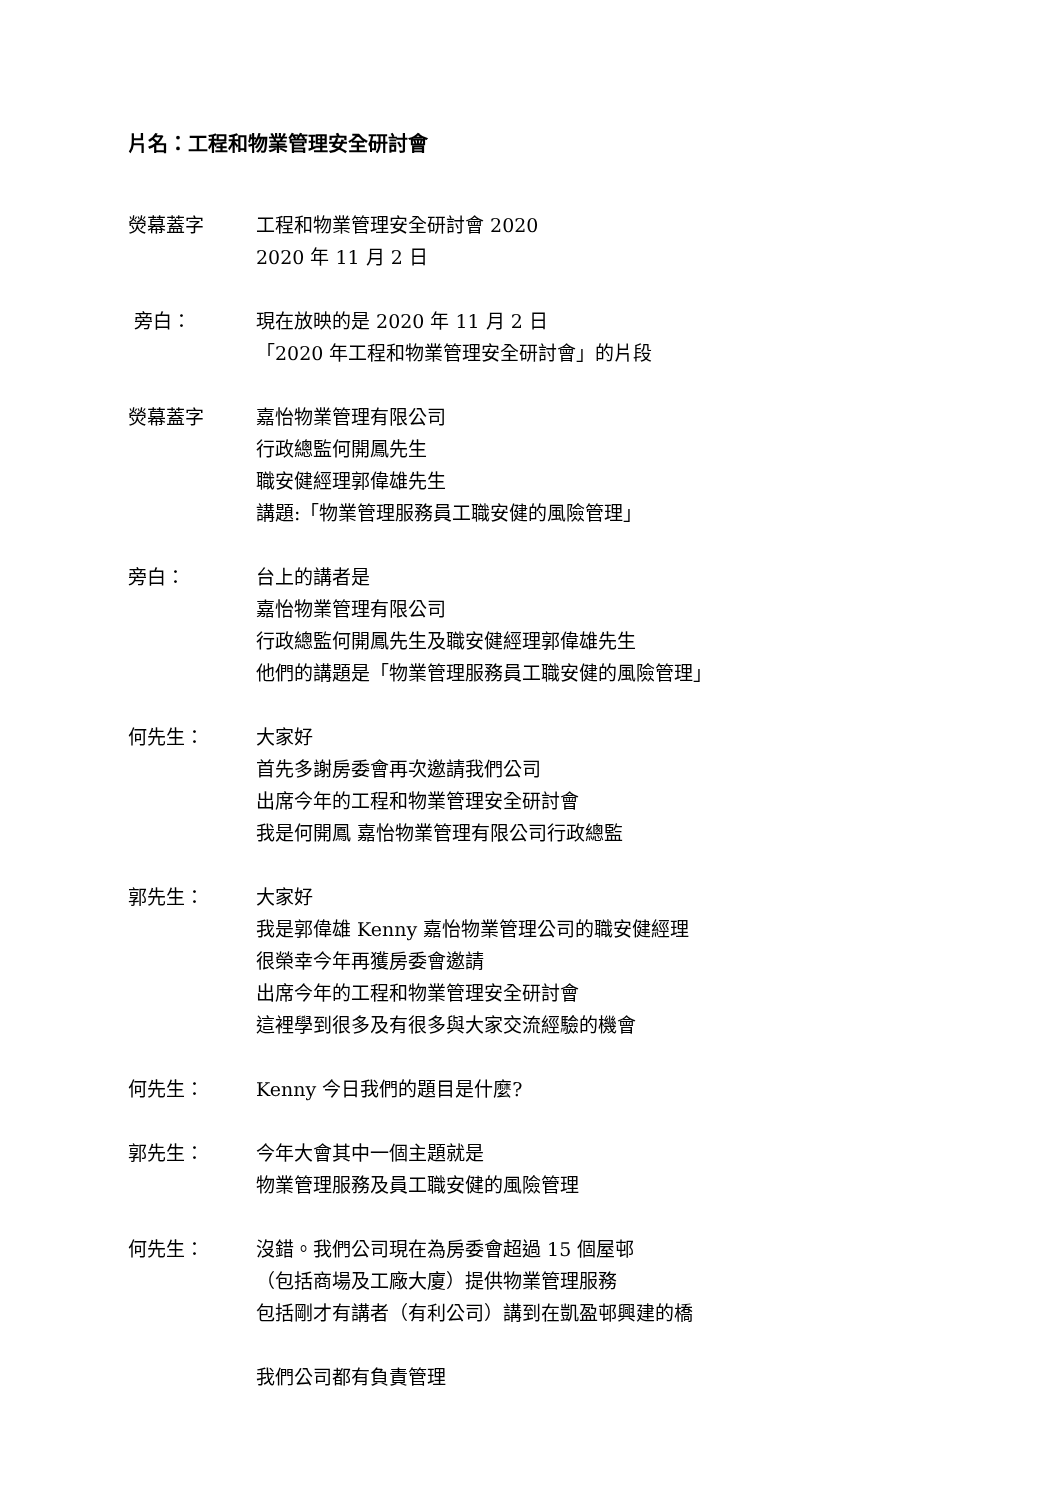片名：工程和物業管理安全研討會
熒幕蓋字 工程和物業管理安全研討會 2020
2020 年 11 月 2 日
旁白： 現在放映的是 2020 年 11 月 2 日
「2020 年工程和物業管理安全研討會」的片段
熒幕蓋字 嘉怡物業管理有限公司
行政總監何開鳳先生
職安健經理郭偉雄先生
講題:「物業管理服務員工職安健的風險管理」
旁白： 台上的講者是
嘉怡物業管理有限公司
行政總監何開鳳先生及職安健經理郭偉雄先生
他們的講題是「物業管理服務員工職安健的風險管理」
何先生： 大家好
首先多謝房委會再次邀請我們公司
出席今年的工程和物業管理安全研討會
我是何開鳳 嘉怡物業管理有限公司行政總監
郭先生： 大家好
我是郭偉雄 Kenny 嘉怡物業管理公司的職安健經理
很榮幸今年再獲房委會邀請
出席今年的工程和物業管理安全研討會
這裡學到很多及有很多與大家交流經驗的機會
何先生： Kenny 今日我們的題目是什麼?
郭先生： 今年大會其中一個主題就是
物業管理服務及員工職安健的風險管理
何先生： 沒錯。我們公司現在為房委會超過 15 個屋邨
（包括商場及工廠大廈）提供物業管理服務
包括剛才有講者（有利公司）講到在凱盈邨興建的橋
我們公司都有負責管理